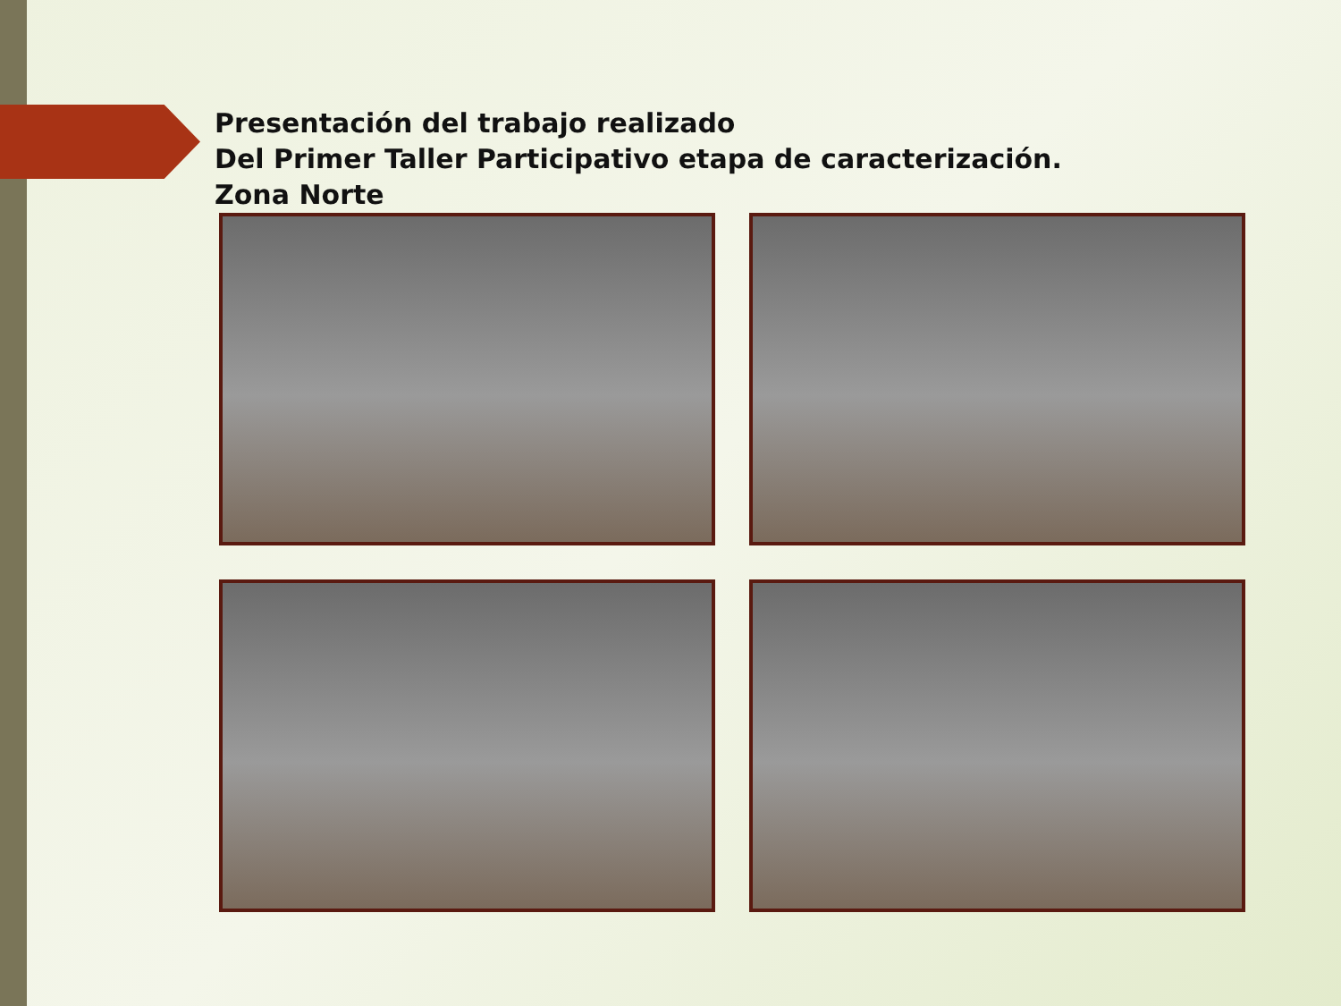Presentación del trabajo realizado
Del Primer Taller Participativo etapa de caracterización.
Zona Norte